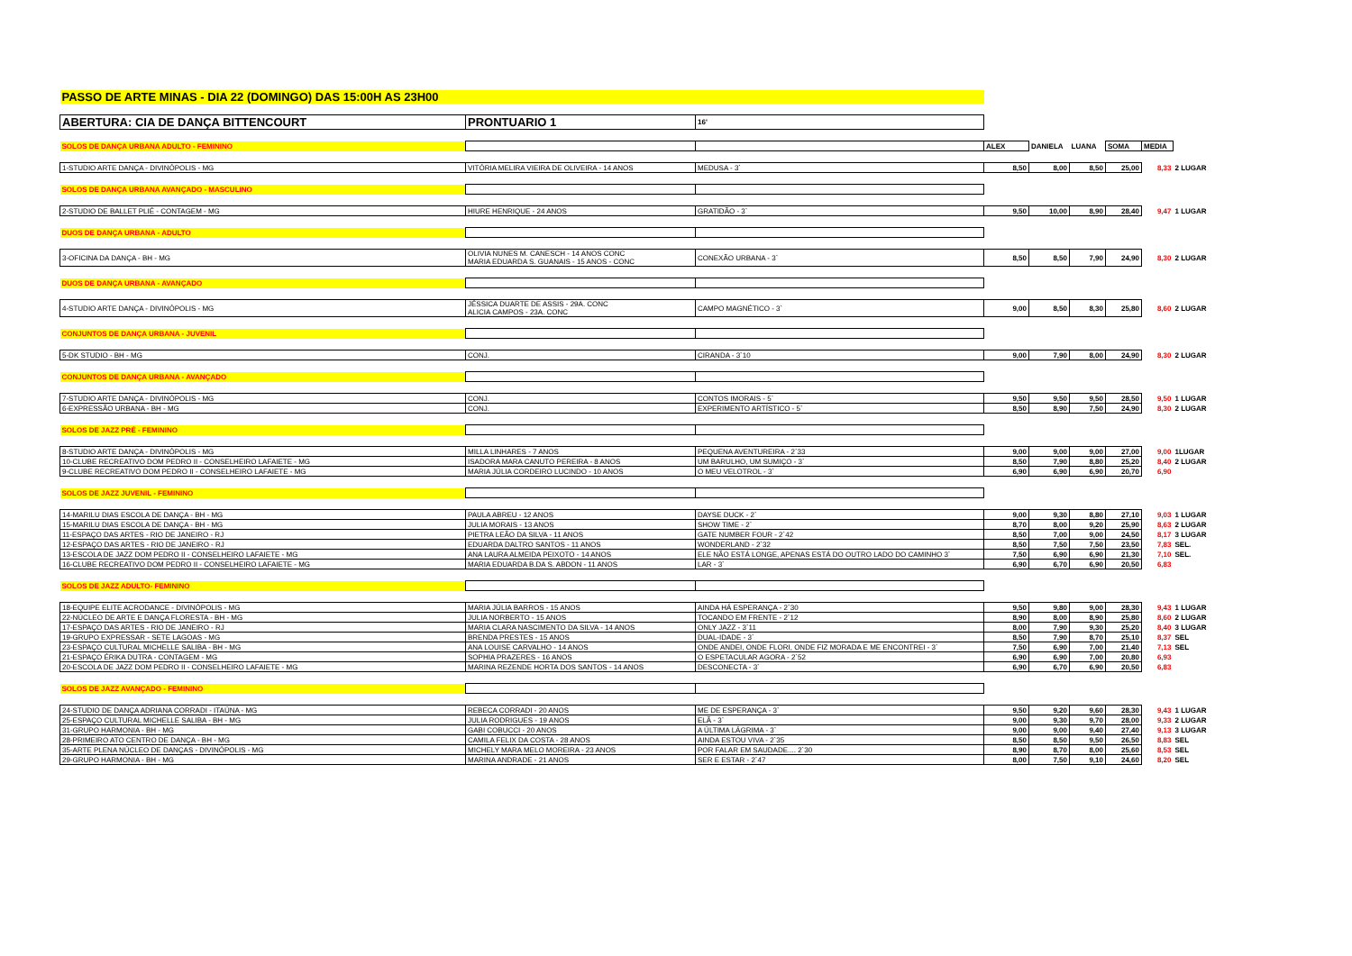| PASSO DE ARTE MINAS - DIA 22 (DOMINGO) DAS 15:00H AS 23H00 | | | | | | | | |
| ABERTURA: CIA DE DANÇA BITTENCOURT | PRONTUARIO 1 | 16' | | | | | | |
| SOLOS DE DANÇA URBANA ADULTO - FEMININO | | | ALEX | DANIELA | LUANA | SOMA | MEDIA | |
| 1-STUDIO ARTE DANÇA - DIVINÓPOLIS - MG | VITÓRIA MELIRA VIEIRA DE OLIVEIRA - 14 ANOS | MEDUSA - 3` | 8,50 | 8,00 | 8,50 | 25,00 | 8,33 | 2 LUGAR |
| SOLOS DE DANÇA URBANA AVANÇADO - MASCULINO | | | | | | | | |
| 2-STUDIO DE BALLET PLIÉ - CONTAGEM - MG | HIURE HENRIQUE - 24 ANOS | GRATIDÃO - 3` | 9,50 | 10,00 | 8,90 | 28,40 | 9,47 | 1 LUGAR |
| DUOS DE DANÇA URBANA - ADULTO | | | | | | | | |
| 3-OFICINA DA DANÇA - BH - MG | OLIVIA NUNES M. CANESCH - 14 ANOS CONC MARIA EDUARDA S. GUANAIS - 15 ANOS - CONC | CONEXÃO URBANA - 3` | 8,50 | 8,50 | 7,90 | 24,90 | 8,30 | 2 LUGAR |
| DUOS DE DANÇA URBANA - AVANÇADO | | | | | | | | |
| 4-STUDIO ARTE DANÇA - DIVINÓPOLIS - MG | JÉSSICA DUARTE DE ASSIS - 29A. CONC ALICIA CAMPOS - 23A. CONC | CAMPO MAGNÉTICO - 3` | 9,00 | 8,50 | 8,30 | 25,80 | 8,60 | 2 LUGAR |
| CONJUNTOS DE DANÇA URBANA - JUVENIL | | | | | | | | |
| 5-DK STUDIO - BH - MG | CONJ. | CIRANDA - 3`10 | 9,00 | 7,90 | 8,00 | 24,90 | 8,30 | 2 LUGAR |
| CONJUNTOS DE DANÇA URBANA - AVANÇADO | | | | | | | | |
| 7-STUDIO ARTE DANÇA - DIVINÓPOLIS - MG | CONJ. | CONTOS IMORAIS - 5` | 9,50 | 9,50 | 9,50 | 28,50 | 9,50 | 1 LUGAR |
| 6-EXPRESSÃO URBANA - BH - MG | CONJ. | EXPERIMENTO ARTÍSTICO - 5` | 8,50 | 8,90 | 7,50 | 24,90 | 8,30 | 2 LUGAR |
| SOLOS DE JAZZ PRÉ - FEMININO | | | | | | | | |
| 8-STUDIO ARTE DANÇA - DIVINÓPOLIS - MG | MILLA LINHARES - 7 ANOS | PEQUENA AVENTUREIRA - 2`33 | 9,00 | 9,00 | 9,00 | 27,00 | 9,00 | 1LUGAR |
| 10-CLUBE RECREATIVO DOM PEDRO II - CONSELHEIRO LAFAIETE - MG | ISADORA MARA CANUTO PEREIRA - 8 ANOS | UM BARULHO, UM SUMIÇO - 3` | 8,50 | 7,90 | 8,80 | 25,20 | 8,40 | 2 LUGAR |
| 9-CLUBE RECREATIVO DOM PEDRO II - CONSELHEIRO LAFAIETE - MG | MARIA JÚLIA CORDEIRO LUCINDO - 10 ANOS | O MEU VELOTROL - 3` | 6,90 | 6,90 | 6,90 | 20,70 | 6,90 | |
| SOLOS DE JAZZ JUVENIL - FEMININO | | | | | | | | |
| 14-MARILU DIAS ESCOLA DE DANÇA - BH - MG | PAULA ABREU - 12 ANOS | DAYSE DUCK - 2` | 9,00 | 9,30 | 8,80 | 27,10 | 9,03 | 1 LUGAR |
| 15-MARILU DIAS ESCOLA DE DANÇA - BH - MG | JULIA MORAIS - 13 ANOS | SHOW TIME - 2` | 8,70 | 8,00 | 9,20 | 25,90 | 8,63 | 2 LUGAR |
| 11-ESPAÇO DAS ARTES - RIO DE JANEIRO - RJ | PIETRA LEÃO DA SILVA - 11 ANOS | GATE NUMBER FOUR - 2`42 | 8,50 | 7,00 | 9,00 | 24,50 | 8,17 | 3 LUGAR |
| 12-ESPAÇO DAS ARTES - RIO DE JANEIRO - RJ | EDUARDA DALTRO SANTOS - 11 ANOS | WONDERLAND - 2`32 | 8,50 | 7,50 | 7,50 | 23,50 | 7,83 | SEL. |
| 13-ESCOLA DE JAZZ DOM PEDRO II - CONSELHEIRO LAFAIETE - MG | ANA LAURA ALMEIDA PEIXOTO - 14 ANOS | ELE NÃO ESTÁ LONGE, APENAS ESTÁ DO OUTRO LADO DO CAMINHO 3` | 7,50 | 6,90 | 6,90 | 21,30 | 7,10 | SEL. |
| 16-CLUBE RECREATIVO DOM PEDRO II - CONSELHEIRO LAFAIETE - MG | MARIA EDUARDA B.DA S. ABDON - 11 ANOS | LAR - 3` | 6,90 | 6,70 | 6,90 | 20,50 | 6,83 | |
| SOLOS DE JAZZ ADULTO- FEMININO | | | | | | | | |
| 18-EQUIPE ELITE ACRODANCE - DIVINÓPOLIS - MG | MARIA JÚLIA BARROS - 15 ANOS | AINDA HÁ ESPERANÇA - 2`30 | 9,50 | 9,80 | 9,00 | 28,30 | 9,43 | 1 LUGAR |
| 22-NÚCLEO DE ARTE E DANÇA FLORESTA - BH - MG | JULIA NORBERTO - 15 ANOS | TOCANDO EM FRENTE - 2`12 | 8,90 | 8,00 | 8,90 | 25,80 | 8,60 | 2 LUGAR |
| 17-ESPAÇO DAS ARTES - RIO DE JANEIRO - RJ | MARIA CLARA NASCIMENTO DA SILVA - 14 ANOS | ONLY JAZZ - 3`11 | 8,00 | 7,90 | 9,30 | 25,20 | 8,40 | 3 LUGAR |
| 19-GRUPO EXPRESSAR - SETE LAGOAS - MG | BRENDA PRESTES - 15 ANOS | DUAL-IDADE - 3` | 8,50 | 7,90 | 8,70 | 25,10 | 8,37 | SEL |
| 23-ESPAÇO CULTURAL MICHELLE SALIBA - BH - MG | ANA LOUISE CARVALHO - 14 ANOS | ONDE ANDEI, ONDE FLORI, ONDE FIZ MORADA E ME ENCONTREI - 3` | 7,50 | 6,90 | 7,00 | 21,40 | 7,13 | SEL |
| 21-ESPAÇO ÉRIKA DUTRA - CONTAGEM - MG | SOPHIA PRAZERES - 16 ANOS | O ESPETACULAR AGORA - 2`52 | 6,90 | 6,90 | 7,00 | 20,80 | 6,93 | |
| 20-ESCOLA DE JAZZ DOM PEDRO II - CONSELHEIRO LAFAIETE - MG | MARINA REZENDE HORTA DOS SANTOS - 14 ANOS | DESCONECTA - 3` | 6,90 | 6,70 | 6,90 | 20,50 | 6,83 | |
| SOLOS DE JAZZ AVANÇADO - FEMININO | | | | | | | | |
| 24-STUDIO DE DANÇA ADRIANA CORRADI - ITAÚNA - MG | REBECA CORRADI - 20 ANOS | ME DE ESPERANÇA - 3` | 9,50 | 9,20 | 9,60 | 28,30 | 9,43 | 1 LUGAR |
| 25-ESPAÇO CULTURAL MICHELLE SALIBA - BH - MG | JULIA RODRIGUES - 19 ANOS | ELÃ - 3` | 9,00 | 9,30 | 9,70 | 28,00 | 9,33 | 2 LUGAR |
| 31-GRUPO HARMONIA - BH - MG | GABI COBUCCI - 20 ANOS | A ÚLTIMA LÁGRIMA - 3` | 9,00 | 9,00 | 9,40 | 27,40 | 9,13 | 3 LUGAR |
| 28-PRIMEIRO ATO CENTRO DE DANÇA - BH - MG | CAMILA FELIX DA COSTA - 28 ANOS | AINDA ESTOU VIVA - 2`35 | 8,50 | 8,50 | 9,50 | 26,50 | 8,83 | SEL |
| 35-ARTE PLENA NÚCLEO DE DANÇAS - DIVINÓPOLIS - MG | MICHELY MARA MELO MOREIRA - 23 ANOS | POR FALAR EM SAUDADE.... 2`30 | 8,90 | 8,70 | 8,00 | 25,60 | 8,53 | SEL |
| 29-GRUPO HARMONIA - BH - MG | MARINA ANDRADE - 21 ANOS | SER E ESTAR - 2`47 | 8,00 | 7,50 | 9,10 | 24,60 | 8,20 | SEL |